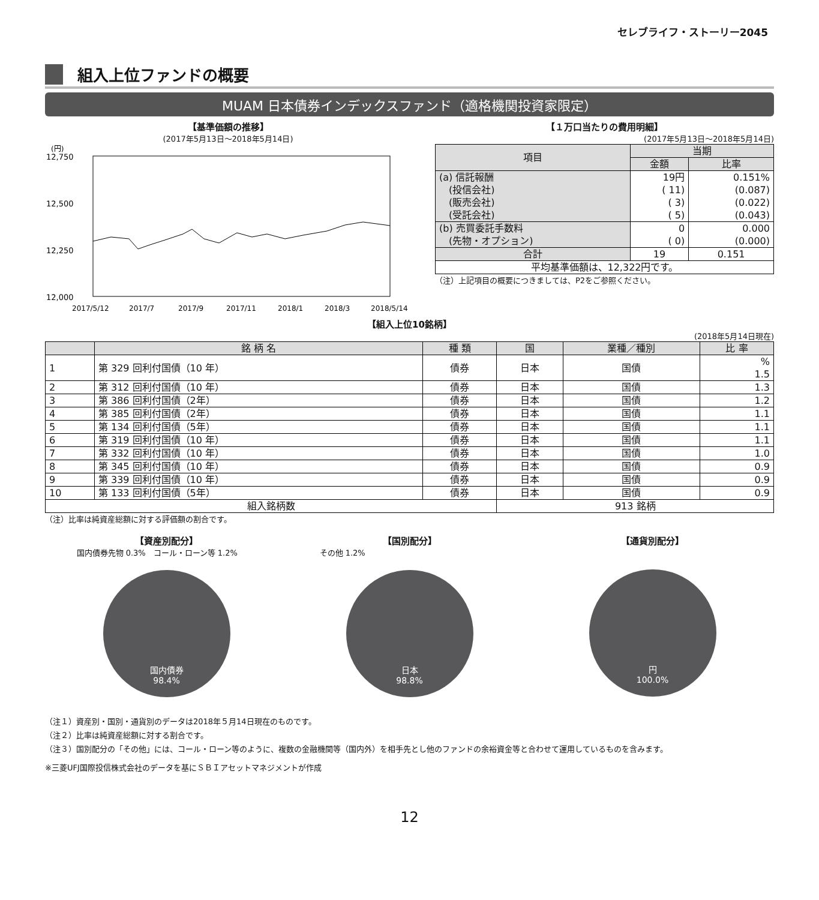セレブライフ・ストーリー2045
組入上位ファンドの概要
MUAM 日本債券インデックスファンド（適格機関投資家限定）
【基準価額の推移】
(2017年5月13日～2018年5月14日)
(円)
12,750
12,500
12,250
12,000
2017/5/12
2017/7
2017/9
2017/11
2018/1
2018/3
2018/5/14
【１万口当たりの費用明細】
(2017年5月13日～2018年5月14日)
| 項目 | 当期 | |
| --- | --- | --- |
| | 金額 | 比率 |
| (a) 信託報酬 (投信会社) (販売会社) (受託会社) | 19円 ( 11) ( 3) ( 5) | 0.151% (0.087) (0.022) (0.043) |
| (b) 売買委託手数料 (先物・オプション) | 0 ( 0) | 0.000 (0.000) |
| 合計 | 19 | 0.151 |
| 平均基準価額は、12,322円です。 | | |
（注）上記項目の概要につきましては、P2をご参照ください。
【組入上位10銘柄】
(2018年5月14日現在)
| | 銘 柄 名 | 種 類 | 国 | 業種／種別 | 比 率 |
| --- | --- | --- | --- | --- | --- |
| 1 | 第 329 回利付国債（10 年） | 債券 | 日本 | 国債 | % 1.5 |
| 2 | 第 312 回利付国債（10 年） | 債券 | 日本 | 国債 | 1.3 |
| 3 | 第 386 回利付国債（2年） | 債券 | 日本 | 国債 | 1.2 |
| 4 | 第 385 回利付国債（2年） | 債券 | 日本 | 国債 | 1.1 |
| 5 | 第 134 回利付国債（5年） | 債券 | 日本 | 国債 | 1.1 |
| 6 | 第 319 回利付国債（10 年） | 債券 | 日本 | 国債 | 1.1 |
| 7 | 第 332 回利付国債（10 年） | 債券 | 日本 | 国債 | 1.0 |
| 8 | 第 345 回利付国債（10 年） | 債券 | 日本 | 国債 | 0.9 |
| 9 | 第 339 回利付国債（10 年） | 債券 | 日本 | 国債 | 0.9 |
| 10 | 第 133 回利付国債（5年） | 債券 | 日本 | 国債 | 0.9 |
| 組入銘柄数 | | | 913 銘柄 | | |
（注）比率は純資産総額に対する評価額の割合です。
【資産別配分】
国内債券先物 0.3%　コール・ローン等 1.2%
国内債券
98.4%
【国別配分】
その他 1.2%
日本
98.8%
【通貨別配分】
円
100.0%
（注１）資産別・国別・通貨別のデータは2018年５月14日現在のものです。
（注２）比率は純資産総額に対する割合です。
（注３）国別配分の「その他」には、コール・ローン等のように、複数の金融機関等（国内外）を相手先とし他のファンドの余裕資金等と合わせて運用しているものを含みます。
※三菱UFJ国際投信株式会社のデータを基にＳＢＩアセットマネジメントが作成
12